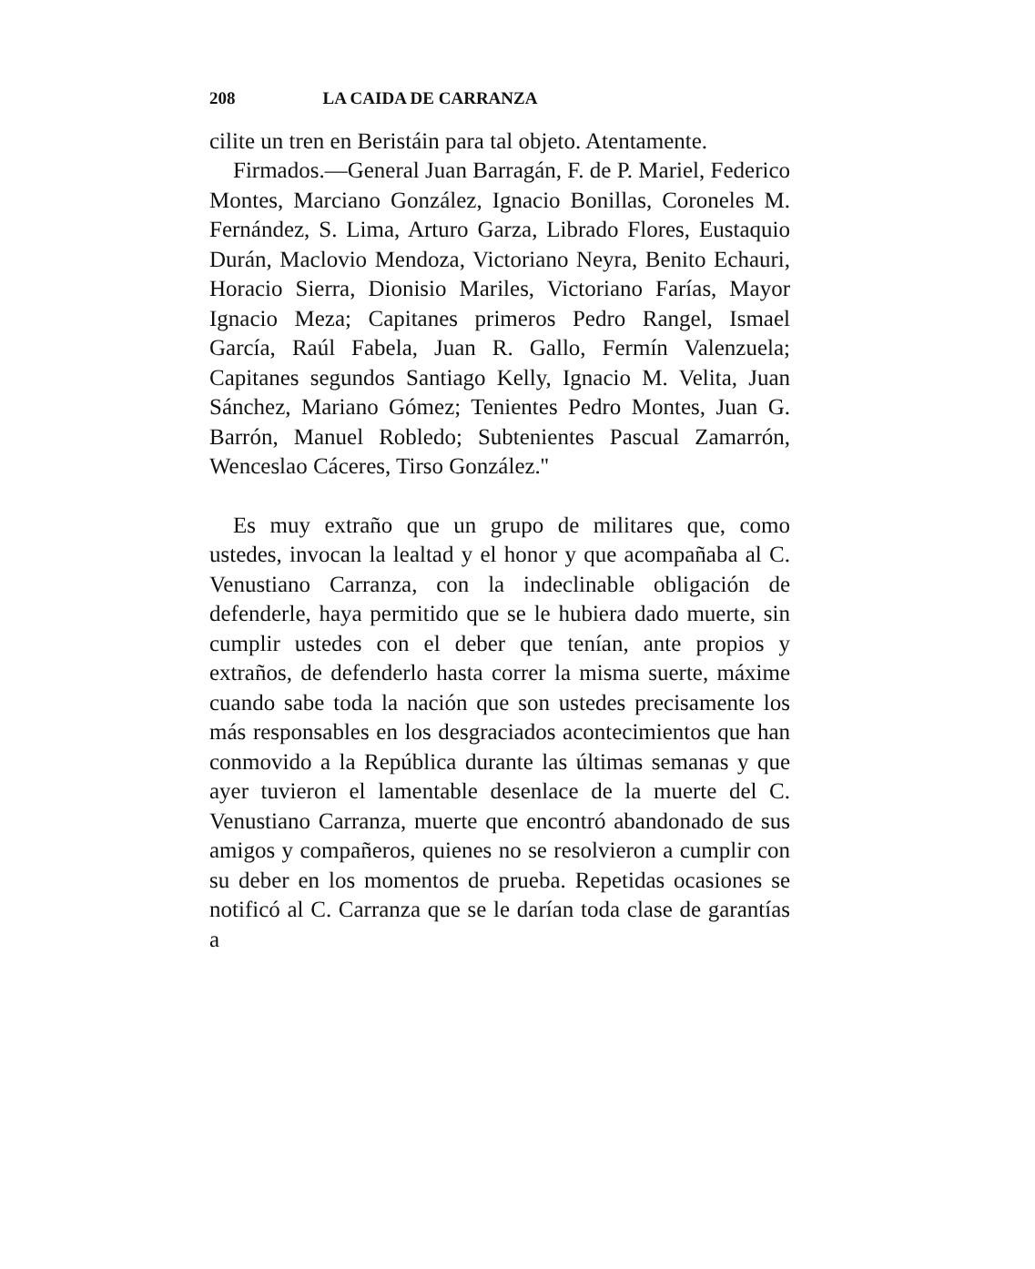208 LA CAIDA DE CARRANZA
cilite un tren en Beristáin para tal objeto. Atentamente.
Firmados.—General Juan Barragán, F. de P. Mariel, Federico Montes, Marciano González, Ignacio Bonillas, Coroneles M. Fernández, S. Lima, Arturo Garza, Librado Flores, Eustaquio Durán, Maclovio Mendoza, Victoriano Neyra, Benito Echauri, Horacio Sierra, Dionisio Mariles, Victoriano Farías, Mayor Ignacio Meza; Capitanes primeros Pedro Rangel, Ismael García, Raúl Fabela, Juan R. Gallo, Fermín Valenzuela; Capitanes segundos Santiago Kelly, Ignacio M. Velita, Juan Sánchez, Mariano Gómez; Tenientes Pedro Montes, Juan G. Barrón, Manuel Robledo; Subtenientes Pascual Zamarrón, Wenceslao Cáceres, Tirso González.''
Es muy extraño que un grupo de militares que, como ustedes, invocan la lealtad y el honor y que acompañaba al C. Venustiano Carranza, con la indeclinable obligación de defenderle, haya permitido que se le hubiera dado muerte, sin cumplir ustedes con el deber que tenían, ante propios y extraños, de defenderlo hasta correr la misma suerte, máxime cuando sabe toda la nación que son ustedes precisamente los más responsables en los desgraciados acontecimientos que han conmovido a la República durante las últimas semanas y que ayer tuvieron el lamentable desenlace de la muerte del C. Venustiano Carranza, muerte que encontró abandonado de sus amigos y compañeros, quienes no se resolvieron a cumplir con su deber en los momentos de prueba. Repetidas ocasiones se notificó al C. Carranza que se le darían toda clase de garantías a